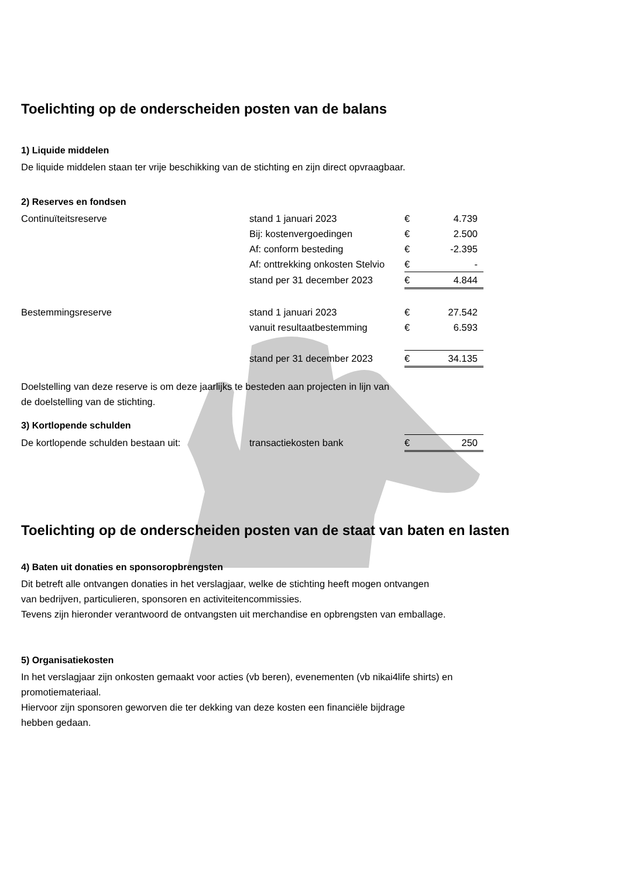Toelichting op de onderscheiden posten van de balans
1) Liquide middelen
De liquide middelen staan ter vrije beschikking van de stichting en zijn direct opvraagbaar.
2) Reserves en fondsen
| Continuïteitsreserve | stand 1 januari 2023 | € | 4.739 |
| | Bij: kostenvergoedingen | € | 2.500 |
| | Af: conform besteding | € | -2.395 |
| | Af: onttrekking onkosten Stelvio | € | - |
| | stand per 31 december 2023 | € | 4.844 |
| Bestemmingsreserve | stand 1 januari 2023 | € | 27.542 |
| | vanuit resultaatbestemming | € | 6.593 |
| | stand per 31 december 2023 | € | 34.135 |
Doelstelling van deze reserve is om deze jaarlijks te besteden aan projecten in lijn van
de doelstelling van de stichting.
3) Kortlopende schulden
| De kortlopende schulden bestaan uit: | transactiekosten bank | € | 250 |
Toelichting op de onderscheiden posten van de staat van baten en lasten
4) Baten uit donaties en sponsoropbrengsten
Dit betreft alle ontvangen donaties in het verslagjaar, welke de stichting heeft mogen ontvangen
van bedrijven, particulieren, sponsoren en activiteitencommissies.
Tevens zijn hieronder verantwoord de ontvangsten uit merchandise en opbrengsten van emballage.
5) Organisatiekosten
In het verslagjaar zijn onkosten gemaakt voor acties (vb beren), evenementen (vb nikai4life shirts) en
promotiemateriaal.
Hiervoor zijn sponsoren geworven die ter dekking van deze kosten een financiële bijdrage
hebben gedaan.